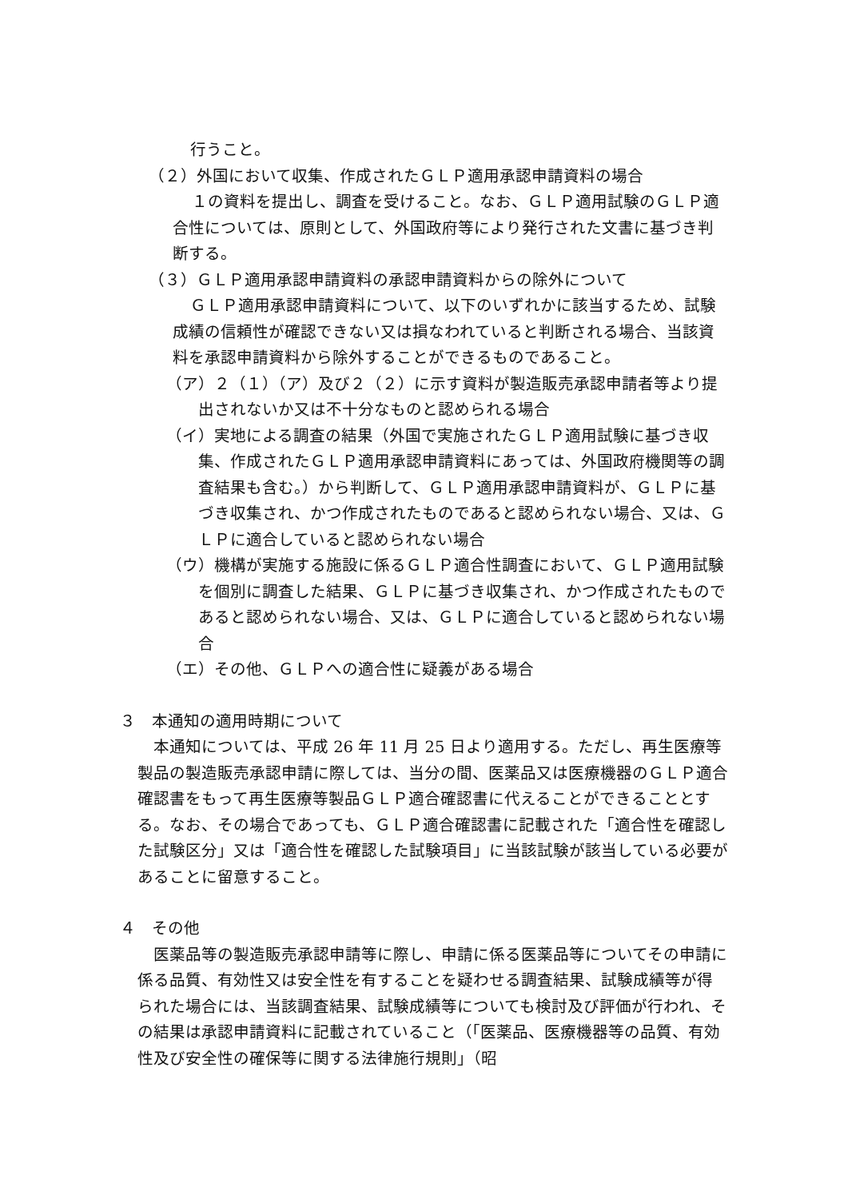行うこと。
（２）外国において収集、作成されたＧＬＰ適用承認申請資料の場合
１の資料を提出し、調査を受けること。なお、ＧＬＰ適用試験のＧＬＰ適合性については、原則として、外国政府等により発行された文書に基づき判断する。
（３）ＧＬＰ適用承認申請資料の承認申請資料からの除外について
ＧＬＰ適用承認申請資料について、以下のいずれかに該当するため、試験成績の信頼性が確認できない又は損なわれていると判断される場合、当該資料を承認申請資料から除外することができるものであること。
（ア）２（１）（ア）及び２（２）に示す資料が製造販売承認申請者等より提出されないか又は不十分なものと認められる場合
（イ）実地による調査の結果（外国で実施されたＧＬＰ適用試験に基づき収集、作成されたＧＬＰ適用承認申請資料にあっては、外国政府機関等の調査結果も含む。）から判断して、ＧＬＰ適用承認申請資料が、ＧＬＰに基づき収集され、かつ作成されたものであると認められない場合、又は、ＧＬＰに適合していると認められない場合
（ウ）機構が実施する施設に係るＧＬＰ適合性調査において、ＧＬＰ適用試験を個別に調査した結果、ＧＬＰに基づき収集され、かつ作成されたものであると認められない場合、又は、ＧＬＰに適合していると認められない場合
（エ）その他、ＧＬＰへの適合性に疑義がある場合
３　本通知の適用時期について
本通知については、平成 26 年 11 月 25 日より適用する。ただし、再生医療等製品の製造販売承認申請に際しては、当分の間、医薬品又は医療機器のＧＬＰ適合確認書をもって再生医療等製品ＧＬＰ適合確認書に代えることができることとする。なお、その場合であっても、ＧＬＰ適合確認書に記載された「適合性を確認した試験区分」又は「適合性を確認した試験項目」に当該試験が該当している必要があることに留意すること。
４　その他
医薬品等の製造販売承認申請等に際し、申請に係る医薬品等についてその申請に係る品質、有効性又は安全性を有することを疑わせる調査結果、試験成績等が得られた場合には、当該調査結果、試験成績等についても検討及び評価が行われ、その結果は承認申請資料に記載されていること（「医薬品、医療機器等の品質、有効性及び安全性の確保等に関する法律施行規則」（昭